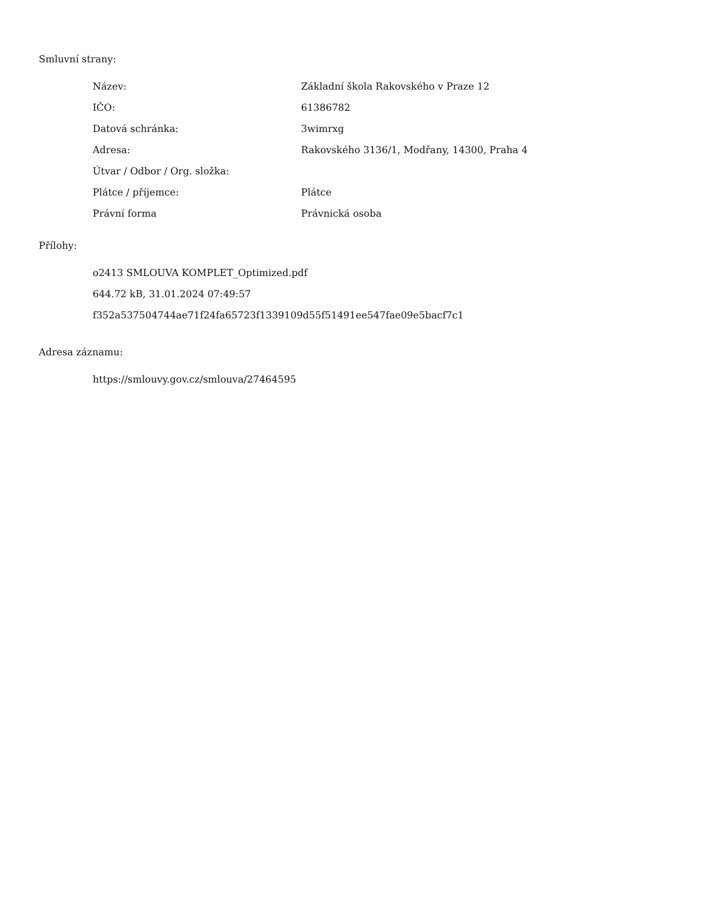Smluvní strany:
| Název: | Základní škola Rakovského v Praze 12 |
| IČO: | 61386782 |
| Datová schránka: | 3wimrxg |
| Adresa: | Rakovského 3136/1, Modřany, 14300, Praha 4 |
| Útvar / Odbor / Org. složka: | |
| Plátce / příjemce: | Plátce |
| Právní forma | Právnická osoba |
Přílohy:
o2413 SMLOUVA KOMPLET_Optimized.pdf
644.72 kB, 31.01.2024 07:49:57
f352a537504744ae71f24fa65723f1339109d55f51491ee547fae09e5bacf7c1
Adresa záznamu:
https://smlouvy.gov.cz/smlouva/27464595